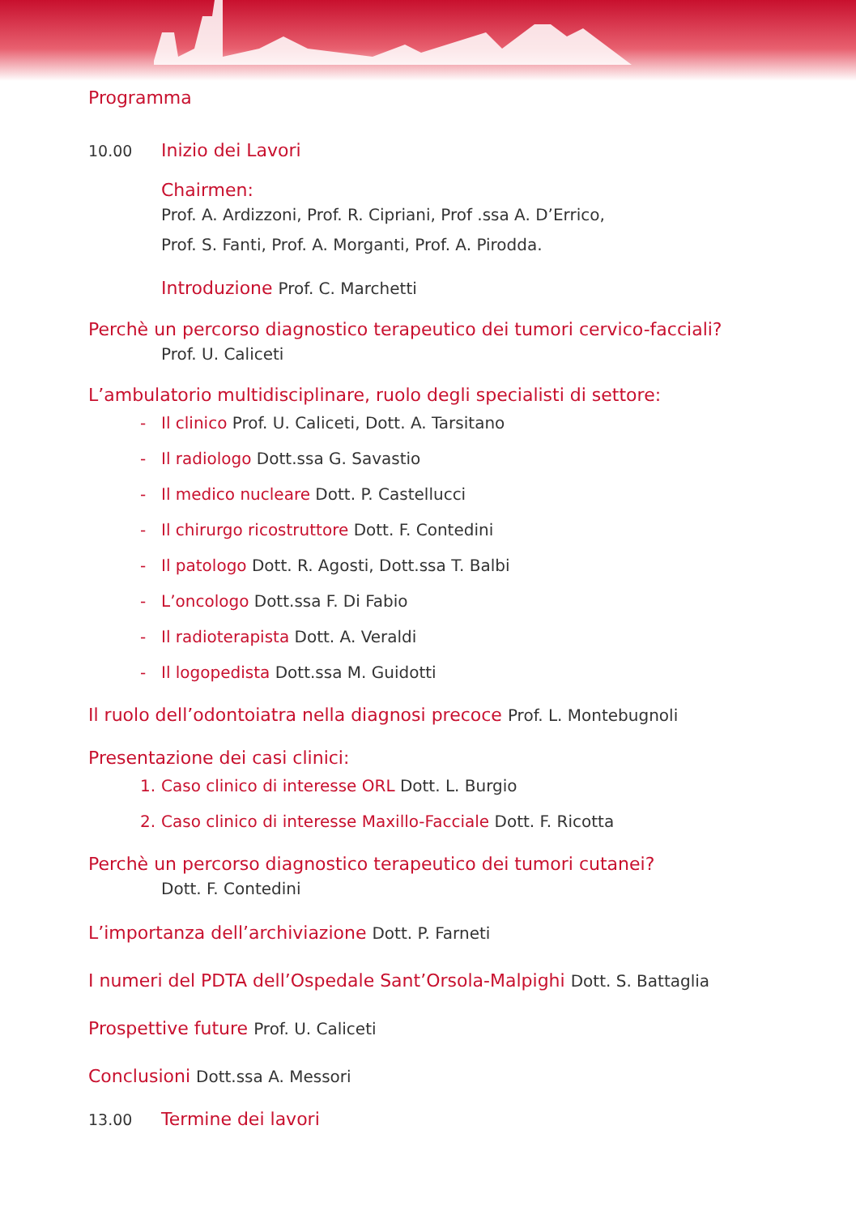Programma
10.00 Inizio dei Lavori
Chairmen:
Prof. A. Ardizzoni, Prof. R. Cipriani, Prof .ssa A. D’Errico,
Prof. S. Fanti, Prof. A. Morganti, Prof. A. Pirodda.
Introduzione Prof. C. Marchetti
Perchè un percorso diagnostico terapeutico dei tumori cervico-facciali?
Prof. U. Caliceti
L’ambulatorio multidisciplinare, ruolo degli specialisti di settore:
- Il clinico Prof. U. Caliceti, Dott. A. Tarsitano
- Il radiologo Dott.ssa G. Savastio
- Il medico nucleare Dott. P. Castellucci
- Il chirurgo ricostruttore Dott. F. Contedini
- Il patologo Dott. R. Agosti, Dott.ssa T. Balbi
- L’oncologo Dott.ssa F. Di Fabio
- Il radioterapista Dott. A. Veraldi
- Il logopedista Dott.ssa M. Guidotti
Il ruolo dell’odontoiatra nella diagnosi precoce Prof. L. Montebugnoli
Presentazione dei casi clinici:
1. Caso clinico di interesse ORL Dott. L. Burgio
2. Caso clinico di interesse Maxillo-Facciale Dott. F. Ricotta
Perchè un percorso diagnostico terapeutico dei tumori cutanei?
Dott. F. Contedini
L’importanza dell’archiviazione Dott. P. Farneti
I numeri del PDTA dell’Ospedale Sant’Orsola-Malpighi Dott. S. Battaglia
Prospettive future Prof. U. Caliceti
Conclusioni Dott.ssa A. Messori
13.00 Termine dei lavori